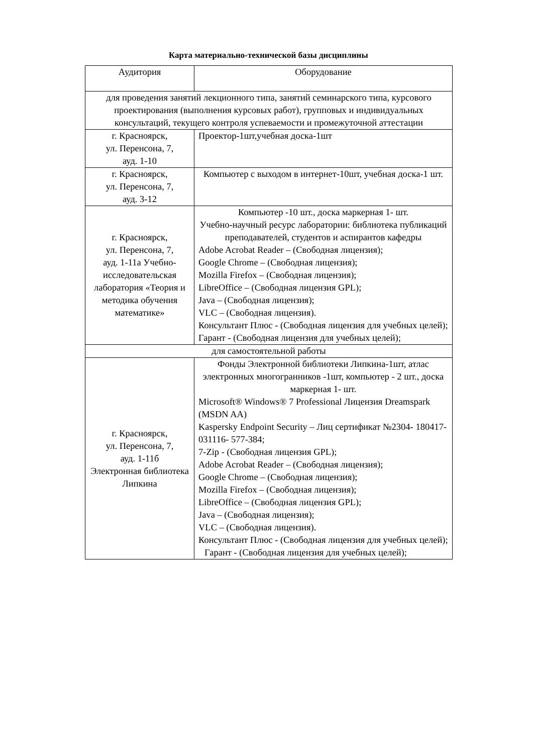Карта материально-технической базы дисциплины
| Аудитория | Оборудование |
| --- | --- |
| для проведения занятий лекционного типа, занятий семинарского типа, курсового проектирования (выполнения курсовых работ), групповых и индивидуальных консультаций, текущего контроля успеваемости и промежуточной аттестации | |
| г. Красноярск, ул. Перенсона, 7, ауд. 1-10 | Проектор-1шт,учебная доска-1шт |
| г. Красноярск, ул. Перенсона, 7, ауд. 3-12 | Компьютер с выходом в интернет-10шт, учебная доска-1 шт. |
| г. Красноярск, ул. Перенсона, 7, ауд. 1-11а Учебно-исследовательская лаборатория «Теория и методика обучения математике» | Компьютер -10 шт., доска маркерная 1- шт. Учебно-научный ресурс лаборатории: библиотека публикаций преподавателей, студентов и аспирантов кафедры Adobe Acrobat Reader – (Свободная лицензия); Google Chrome – (Свободная лицензия); Mozilla Firefox – (Свободная лицензия); LibreOffice – (Свободная лицензия GPL); Java – (Свободная лицензия); VLC – (Свободная лицензия). Консультант Плюс - (Свободная лицензия для учебных целей); Гарант - (Свободная лицензия для учебных целей); |
| для самостоятельной работы | |
| г. Красноярск, ул. Перенсона, 7, ауд. 1-11б Электронная библиотека Липкина | Фонды Электронной библиотеки Липкина-1шт, атлас электронных многогранников -1шт, компьютер - 2 шт., доска маркерная 1- шт. Microsoft® Windows® 7 Professional Лицензия Dreamspark (MSDN AA) Kaspersky Endpoint Security – Лиц сертификат №2304- 180417-031116- 577-384; 7-Zip - (Свободная лицензия GPL); Adobe Acrobat Reader – (Свободная лицензия); Google Chrome – (Свободная лицензия); Mozilla Firefox – (Свободная лицензия); LibreOffice – (Свободная лицензия GPL); Java – (Свободная лицензия); VLC – (Свободная лицензия). Консультант Плюс - (Свободная лицензия для учебных целей); Гарант - (Свободная лицензия для учебных целей); |